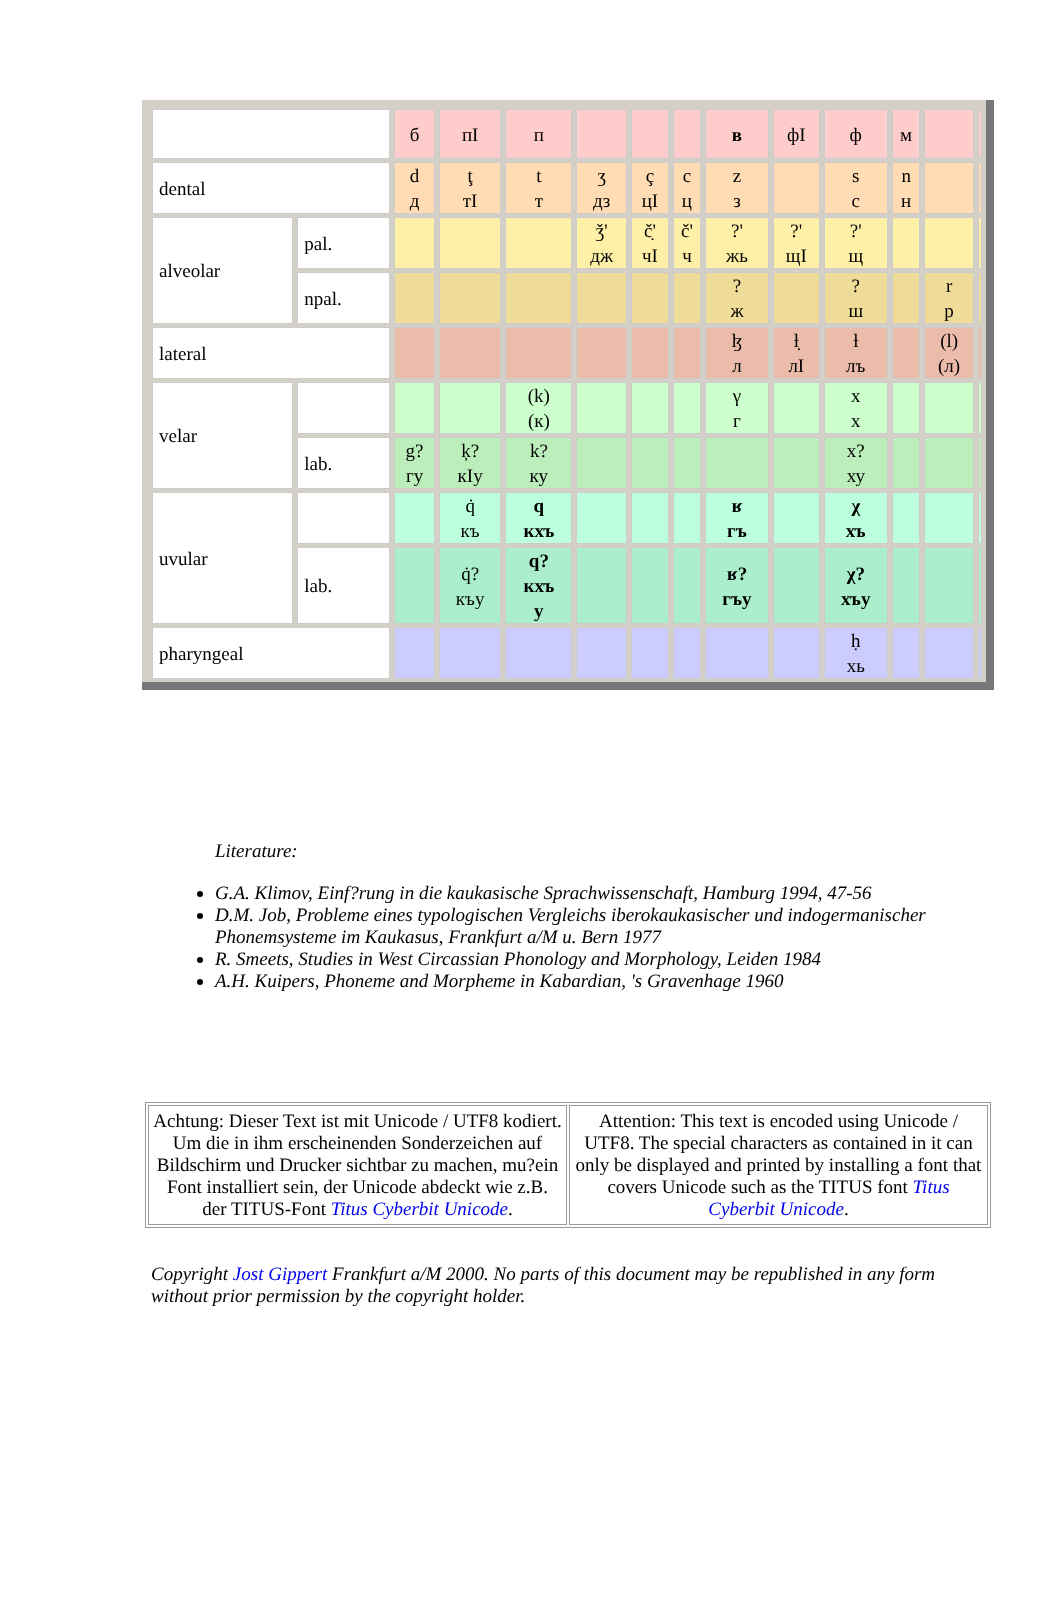| | | б | пI | п | | | | в | фI | ф | м | | |
| dental | | d д | ţ тI | t т | ʒ дз | ç цI | c ц | z з | | s с | n н | | |
| alveolar | pal. | | | | ǯ' дж | č̣' чI | č' ч | ?' жь | ?' щI | ?' щ | | | |
| | npal. | | | | | | | ? ж | | ? ш | | r р | |
| lateral | | | | | | | | ɮ л | ƚ̣ лI | ƚ лъ | | (l) (л) | |
| velar | | | | (k) (к) | | | | γ г | | x х | | | |
| | lab. | g? гу | ķ? кIу | k? ку | | | | | | x? ху | | | |
| uvular | | | q̇ къ | q кхъ | | | | ʁ гъ | | χ хъ | | | |
| | lab. | | q̇? къу | q? кхъ у | | | | ʁ? гъу | | χ? хъу | | | |
| pharyngeal | | | | | | | | | | ḥ хь | | | |
Literature:
G.A. Klimov, Einf?rung in die kaukasische Sprachwissenschaft, Hamburg 1994, 47-56
D.M. Job, Probleme eines typologischen Vergleichs iberokaukasischer und indogermanischer Phonemsysteme im Kaukasus, Frankfurt a/M u. Bern 1977
R. Smeets, Studies in West Circassian Phonology and Morphology, Leiden 1984
A.H. Kuipers, Phoneme and Morpheme in Kabardian, 's Gravenhage 1960
| Achtung: Dieser Text ist mit Unicode / UTF8 kodiert. Um die in ihm erscheinenden Sonderzeichen auf Bildschirm und Drucker sichtbar zu machen, mu?ein Font installiert sein, der Unicode abdeckt wie z.B. der TITUS-Font Titus Cyberbit Unicode . | Attention: This text is encoded using Unicode / UTF8. The special characters as contained in it can only be displayed and printed by installing a font that covers Unicode such as the TITUS font Titus Cyberbit Unicode . |
Copyright Jost Gippert Frankfurt a/M 2000. No parts of this document may be republished in any form without prior permission by the copyright holder.